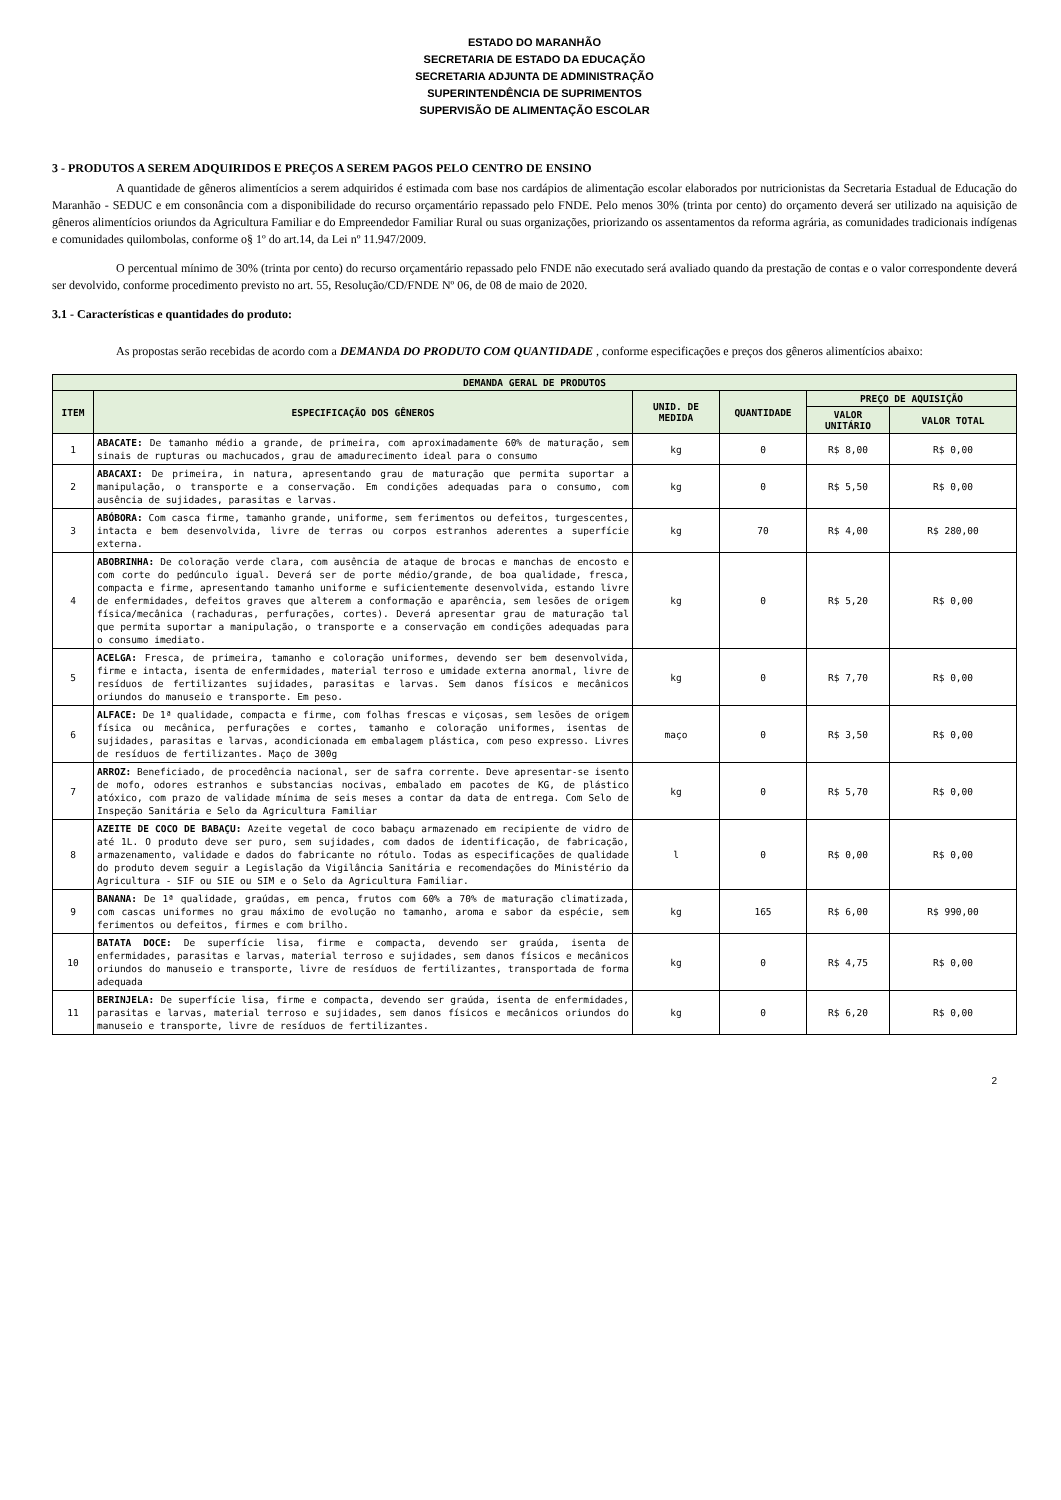ESTADO DO MARANHÃO
SECRETARIA DE ESTADO DA EDUCAÇÃO
SECRETARIA ADJUNTA DE ADMINISTRAÇÃO
SUPERINTENDÊNCIA DE SUPRIMENTOS
SUPERVISÃO DE ALIMENTAÇÃO ESCOLAR
3 - PRODUTOS A SEREM ADQUIRIDOS E PREÇOS A SEREM PAGOS PELO CENTRO DE ENSINO
A quantidade de gêneros alimentícios a serem adquiridos é estimada com base nos cardápios de alimentação escolar elaborados por nutricionistas da Secretaria Estadual de Educação do Maranhão - SEDUC e em consonância com a disponibilidade do recurso orçamentário repassado pelo FNDE. Pelo menos 30% (trinta por cento) do orçamento deverá ser utilizado na aquisição de gêneros alimentícios oriundos da Agricultura Familiar e do Empreendedor Familiar Rural ou suas organizações, priorizando os assentamentos da reforma agrária, as comunidades tradicionais indígenas e comunidades quilombolas, conforme o§ 1º do art.14, da Lei nº 11.947/2009.
O percentual mínimo de 30% (trinta por cento) do recurso orçamentário repassado pelo FNDE não executado será avaliado quando da prestação de contas e o valor correspondente deverá ser devolvido, conforme procedimento previsto no art. 55, Resolução/CD/FNDE Nº 06, de 08 de maio de 2020.
3.1 - Características e quantidades do produto:
As propostas serão recebidas de acordo com a DEMANDA DO PRODUTO COM QUANTIDADE , conforme especificações e preços dos gêneros alimentícios abaixo:
| DEMANDA GERAL DE PRODUTOS | | | | | |
| --- | --- | --- | --- | --- | --- |
| ITEM | ESPECIFICAÇÃO DOS GÊNEROS | UNID. DE MEDIDA | QUANTIDADE | PREÇO DE AQUISIÇÃO | |
| | | | | VALOR UNITÁRIO | VALOR TOTAL |
| 1 | ABACATE: De tamanho médio a grande, de primeira, com aproximadamente 60% de maturação, sem sinais de rupturas ou machucados, grau de amadurecimento ideal para o consumo | kg | 0 | R$ 8,00 | R$ 0,00 |
| 2 | ABACAXI: De primeira, in natura, apresentando grau de maturação que permita suportar a manipulação, o transporte e a conservação. Em condições adequadas para o consumo, com ausência de sujidades, parasitas e larvas. | kg | 0 | R$ 5,50 | R$ 0,00 |
| 3 | ABÓBORA: Com casca firme, tamanho grande, uniforme, sem ferimentos ou defeitos, turgescentes, intacta e bem desenvolvida, livre de terras ou corpos estranhos aderentes a superfície externa. | kg | 70 | R$ 4,00 | R$ 280,00 |
| 4 | ABOBRINHA: De coloração verde clara, com ausência de ataque de brocas e manchas de encosto e com corte do pedúnculo igual. Deverá ser de porte médio/grande, de boa qualidade, fresca, compacta e firme, apresentando tamanho uniforme e suficientemente desenvolvida, estando livre de enfermidades, defeitos graves que alterem a conformação e aparência, sem lesões de origem física/mecânica (rachaduras, perfurações, cortes). Deverá apresentar grau de maturação tal que permita suportar a manipulação, o transporte e a conservação em condições adequadas para o consumo imediato. | kg | 0 | R$ 5,20 | R$ 0,00 |
| 5 | ACELGA: Fresca, de primeira, tamanho e coloração uniformes, devendo ser bem desenvolvida, firme e intacta, isenta de enfermidades, material terroso e umidade externa anormal, livre de resíduos de fertilizantes sujidades, parasitas e larvas. Sem danos físicos e mecânicos oriundos do manuseio e transporte. Em peso. | kg | 0 | R$ 7,70 | R$ 0,00 |
| 6 | ALFACE: De 1ª qualidade, compacta e firme, com folhas frescas e viçosas, sem lesões de origem física ou mecânica, perfurações e cortes, tamanho e coloração uniformes, isentas de sujidades, parasitas e larvas, acondicionada em embalagem plástica, com peso expresso. Livres de resíduos de fertilizantes. Maço de 300g | maço | 0 | R$ 3,50 | R$ 0,00 |
| 7 | ARROZ: Beneficiado, de procedência nacional, ser de safra corrente. Deve apresentar-se isento de mofo, odores estranhos e substancias nocivas, embalado em pacotes de KG, de plástico atóxico, com prazo de validade mínima de seis meses a contar da data de entrega. Com Selo de Inspeção Sanitária e Selo da Agricultura Familiar | kg | 0 | R$ 5,70 | R$ 0,00 |
| 8 | AZEITE DE COCO DE BABAÇU: Azeite vegetal de coco babaçu armazenado em recipiente de vidro de até 1L. O produto deve ser puro, sem sujidades, com dados de identificação, de fabricação, armazenamento, validade e dados do fabricante no rótulo. Todas as especificações de qualidade do produto devem seguir a Legislação da Vigilância Sanitária e recomendações do Ministério da Agricultura - SIF ou SIE ou SIM e o Selo da Agricultura Familiar. | l | 0 | R$ 0,00 | R$ 0,00 |
| 9 | BANANA: De 1ª qualidade, graúdas, em penca, frutos com 60% a 70% de maturação climatizada, com cascas uniformes no grau máximo de evolução no tamanho, aroma e sabor da espécie, sem ferimentos ou defeitos, firmes e com brilho. | kg | 165 | R$ 6,00 | R$ 990,00 |
| 10 | BATATA DOCE: De superfície lisa, firme e compacta, devendo ser graúda, isenta de enfermidades, parasitas e larvas, material terroso e sujidades, sem danos físicos e mecânicos oriundos do manuseio e transporte, livre de resíduos de fertilizantes, transportada de forma adequada | kg | 0 | R$ 4,75 | R$ 0,00 |
| 11 | BERINJELA: De superfície lisa, firme e compacta, devendo ser graúda, isenta de enfermidades, parasitas e larvas, material terroso e sujidades, sem danos físicos e mecânicos oriundos do manuseio e transporte, livre de resíduos de fertilizantes. | kg | 0 | R$ 6,20 | R$ 0,00 |
2